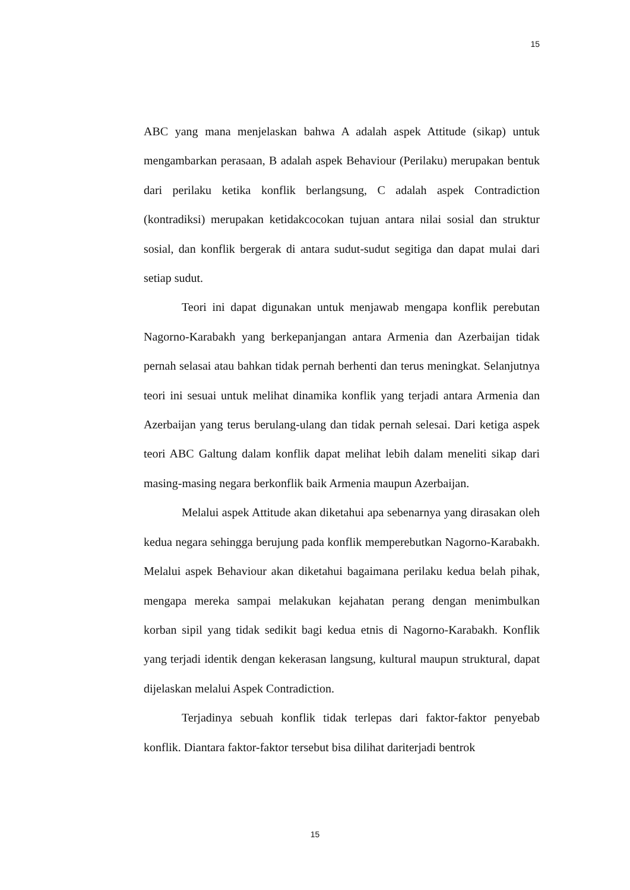15
ABC yang mana menjelaskan bahwa A adalah aspek Attitude (sikap) untuk mengambarkan perasaan, B adalah aspek Behaviour (Perilaku) merupakan bentuk dari perilaku ketika konflik berlangsung, C adalah aspek Contradiction (kontradiksi) merupakan ketidakcocokan tujuan antara nilai sosial dan struktur sosial, dan konflik bergerak di antara sudut-sudut segitiga dan dapat mulai dari setiap sudut.
Teori ini dapat digunakan untuk menjawab mengapa konflik perebutan Nagorno-Karabakh yang berkepanjangan antara Armenia dan Azerbaijan tidak pernah selasai atau bahkan tidak pernah berhenti dan terus meningkat. Selanjutnya teori ini sesuai untuk melihat dinamika konflik yang terjadi antara Armenia dan Azerbaijan yang terus berulang-ulang dan tidak pernah selesai. Dari ketiga aspek teori ABC Galtung dalam konflik dapat melihat lebih dalam meneliti sikap dari masing-masing negara berkonflik baik Armenia maupun Azerbaijan.
Melalui aspek Attitude akan diketahui apa sebenarnya yang dirasakan oleh kedua negara sehingga berujung pada konflik memperebutkan Nagorno-Karabakh. Melalui aspek Behaviour akan diketahui bagaimana perilaku kedua belah pihak, mengapa mereka sampai melakukan kejahatan perang dengan menimbulkan korban sipil yang tidak sedikit bagi kedua etnis di Nagorno-Karabakh. Konflik yang terjadi identik dengan kekerasan langsung, kultural maupun struktural, dapat dijelaskan melalui Aspek Contradiction.
Terjadinya sebuah konflik tidak terlepas dari faktor-faktor penyebab konflik. Diantara faktor-faktor tersebut bisa dilihat dariterjadi bentrok
15